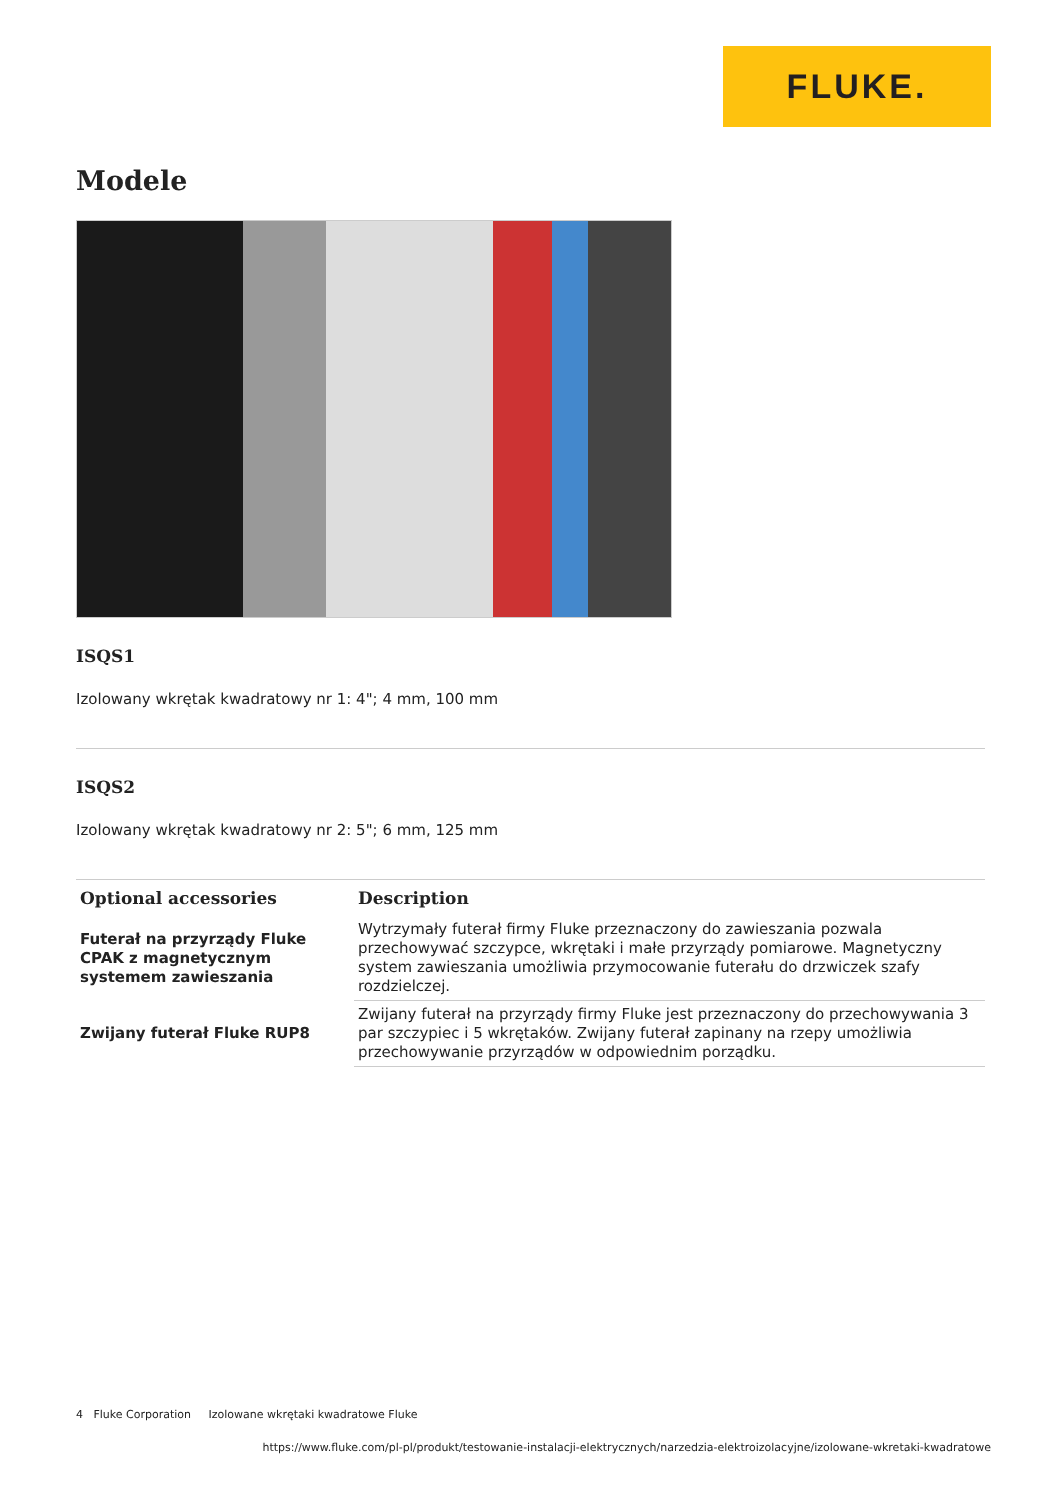FLUKE.
Modele
ISQS1
Izolowany wkrętak kwadratowy nr 1: 4"; 4 mm, 100 mm
ISQS2
Izolowany wkrętak kwadratowy nr 2: 5"; 6 mm, 125 mm
| Optional accessories | Description |
| --- | --- |
| Futerał na przyrządy Fluke CPAK z magnetycznym systemem zawieszania | Wytrzymały futerał firmy Fluke przeznaczony do zawieszania pozwala przechowywać szczypce, wkrętaki i małe przyrządy pomiarowe. Magnetyczny system zawieszania umożliwia przymocowanie futerału do drzwiczek szafy rozdzielczej. |
| Zwijany futerał Fluke RUP8 | Zwijany futerał na przyrządy firmy Fluke jest przeznaczony do przechowywania 3 par szczypiec i 5 wkrętaków. Zwijany futerał zapinany na rzepy umożliwia przechowywanie przyrządów w odpowiednim porządku. |
4 Fluke Corporation Izolowane wkrętaki kwadratowe Fluke
https://www.fluke.com/pl-pl/produkt/testowanie-instalacji-elektrycznych/narzedzia-elektroizolacyjne/izolowane-wkretaki-kwadratowe